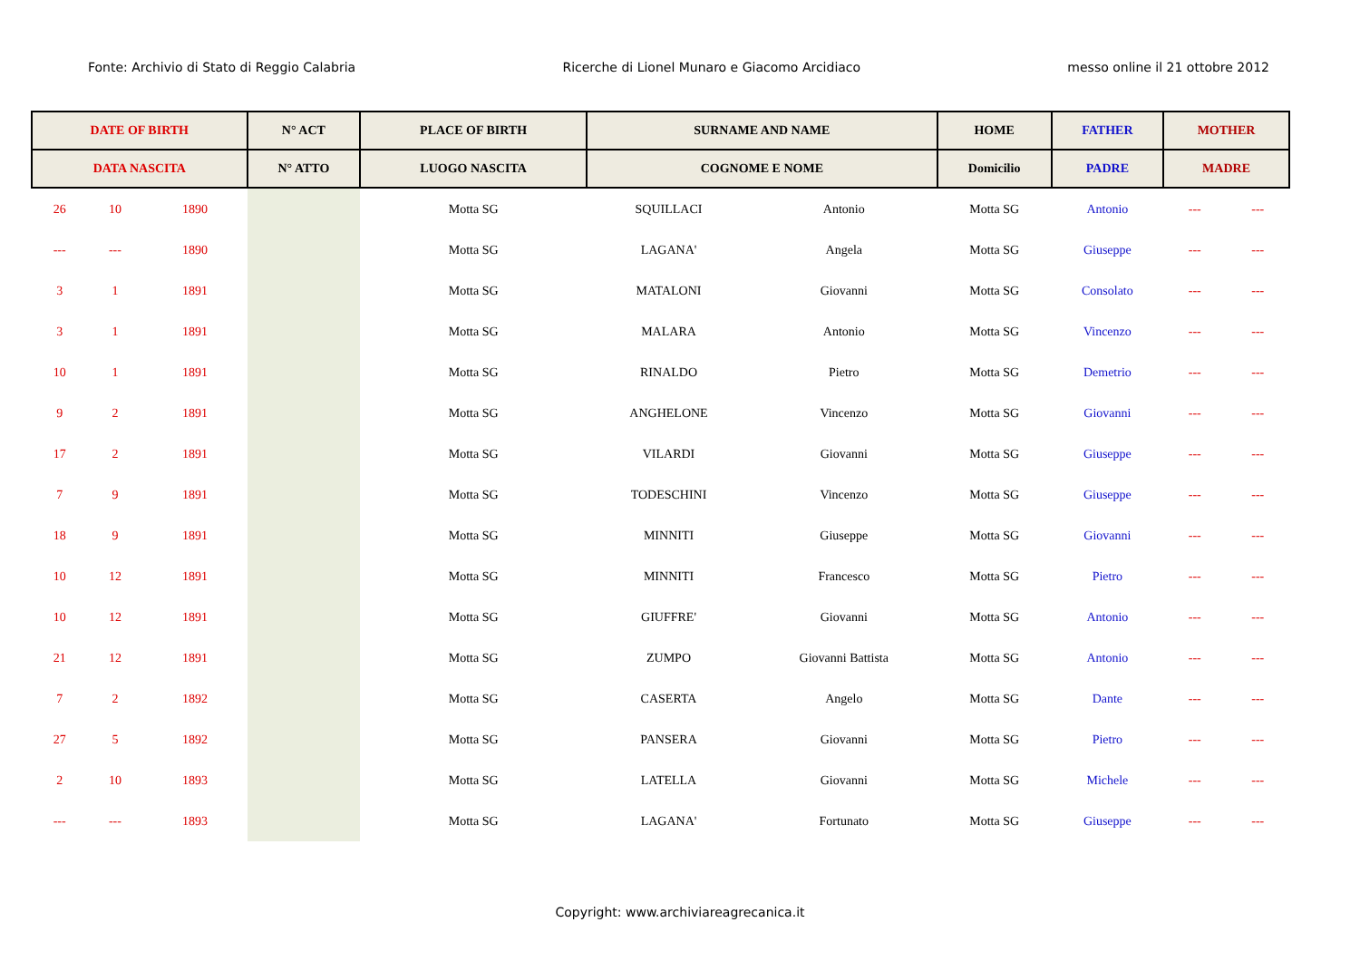Fonte: Archivio di Stato di Reggio Calabria Ricerche di Lionel Munaro e Giacomo Arcidiaco messo online il 21 ottobre 2012
| DATE OF BIRTH | | | N° ACT | PLACE OF BIRTH | SURNAME AND NAME | | HOME | FATHER | MOTHER | |
| --- | --- | --- | --- | --- | --- | --- | --- | --- | --- | --- |
| DATA NASCITA | | | N° ATTO | LUOGO NASCITA | COGNOME E NOME | | Domicilio | PADRE | MADRE | |
| 26 | 10 | 1890 | | Motta SG | SQUILLACI | Antonio | Motta SG | Antonio | --- | --- |
| --- | --- | 1890 | | Motta SG | LAGANA' | Angela | Motta SG | Giuseppe | --- | --- |
| 3 | 1 | 1891 | | Motta SG | MATALONI | Giovanni | Motta SG | Consolato | --- | --- |
| 3 | 1 | 1891 | | Motta SG | MALARA | Antonio | Motta SG | Vincenzo | --- | --- |
| 10 | 1 | 1891 | | Motta SG | RINALDO | Pietro | Motta SG | Demetrio | --- | --- |
| 9 | 2 | 1891 | | Motta SG | ANGHELONE | Vincenzo | Motta SG | Giovanni | --- | --- |
| 17 | 2 | 1891 | | Motta SG | VILARDI | Giovanni | Motta SG | Giuseppe | --- | --- |
| 7 | 9 | 1891 | | Motta SG | TODESCHINI | Vincenzo | Motta SG | Giuseppe | --- | --- |
| 18 | 9 | 1891 | | Motta SG | MINNITI | Giuseppe | Motta SG | Giovanni | --- | --- |
| 10 | 12 | 1891 | | Motta SG | MINNITI | Francesco | Motta SG | Pietro | --- | --- |
| 10 | 12 | 1891 | | Motta SG | GIUFFRE' | Giovanni | Motta SG | Antonio | --- | --- |
| 21 | 12 | 1891 | | Motta SG | ZUMPO | Giovanni Battista | Motta SG | Antonio | --- | --- |
| 7 | 2 | 1892 | | Motta SG | CASERTA | Angelo | Motta SG | Dante | --- | --- |
| 27 | 5 | 1892 | | Motta SG | PANSERA | Giovanni | Motta SG | Pietro | --- | --- |
| 2 | 10 | 1893 | | Motta SG | LATELLA | Giovanni | Motta SG | Michele | --- | --- |
| --- | --- | 1893 | | Motta SG | LAGANA' | Fortunato | Motta SG | Giuseppe | --- | --- |
Copyright: www.archiviareagrecanica.it